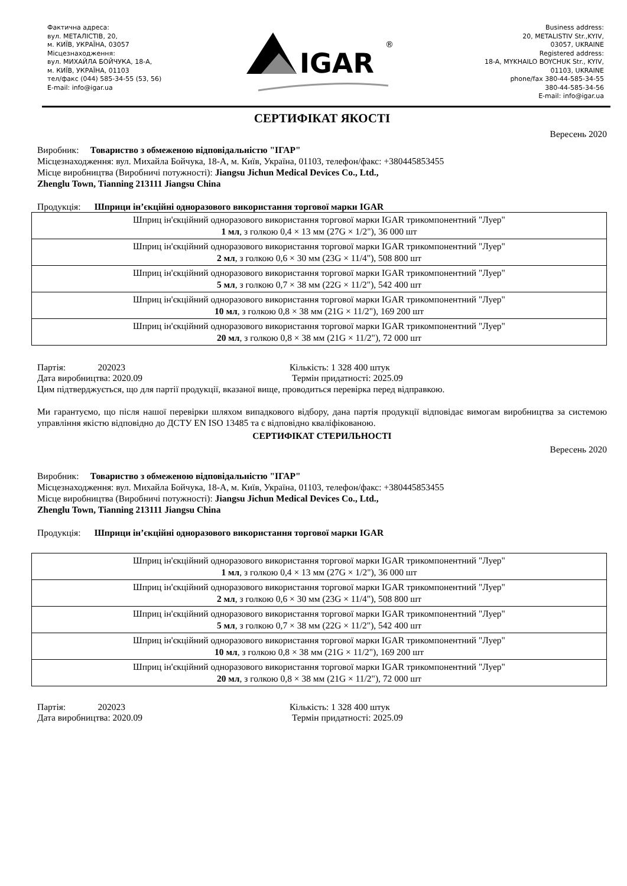Фактична адреса:
вул. МЕТАЛІСТІВ, 20,
м. КИЇВ, УКРАЇНА, 03057
Місцезнаходження:
вул. МИХАЙЛА БОЙЧУКА, 18-А,
м. КИЇВ, УКРАЇНА, 01103
тел/факс (044) 585-34-55 (53, 56)
E-mail: info@igar.ua
IGAR
®
Business address:
20, METALISTIV Str.,KYIV,
03057, UKRAINE
Registered address:
18-A, MYKHAILO BOYCHUK Str., KYIV,
01103, UKRAINE
phone/fax 380-44-585-34-55
380-44-585-34-56
E-mail: info@igar.ua
СЕРТИФІКАТ ЯКОСТІ
Вересень 2020
Виробник: Товариство з обмеженою відповідальністю "ІГАР"
Місцезнаходження: вул. Михайла Бойчука, 18-А, м. Київ, Україна, 01103, телефон/факс: +380445853455
Місце виробництва (Виробничі потужності): Jiangsu Jichun Medical Devices Co., Ltd.,
Zhenglu Town, Tianning 213111 Jiangsu China
Продукція: Шприци ін’єкційні одноразового використання торгової марки IGAR
| Шприц ін'єкційний одноразового використання торгової марки IGAR трикомпонентний "Луер" 1 мл , з голкою 0,4 × 13 мм (27G × 1/2"), 36 000 шт |
| Шприц ін'єкційний одноразового використання торгової марки IGAR трикомпонентний "Луер" 2 мл , з голкою 0,6 × 30 мм (23G × 11/4"), 508 800 шт |
| Шприц ін'єкційний одноразового використання торгової марки IGAR трикомпонентний "Луер" 5 мл , з голкою 0,7 × 38 мм (22G × 11/2"), 542 400 шт |
| Шприц ін'єкційний одноразового використання торгової марки IGAR трикомпонентний "Луер" 10 мл , з голкою 0,8 × 38 мм (21G × 11/2"), 169 200 шт |
| Шприц ін'єкційний одноразового використання торгової марки IGAR трикомпонентний "Луер" 20 мл , з голкою 0,8 × 38 мм (21G × 11/2"), 72 000 шт |
Партія: 202023 Кількість: 1 328 400 штук
Дата виробництва: 2020.09 Термін придатності: 2025.09
Цим підтверджується, що для партії продукції, вказаної вище, проводиться перевірка перед відправкою.
Ми гарантуємо, що після нашої перевірки шляхом випадкового відбору, дана партія продукції відповідає вимогам виробництва за системою управління якістю відповідно до ДСТУ EN ISO 13485 та є відповідно кваліфікованою.
СЕРТИФІКАТ СТЕРИЛЬНОСТІ
Вересень 2020
Виробник: Товариство з обмеженою відповідальністю "ІГАР"
Місцезнаходження: вул. Михайла Бойчука, 18-А, м. Київ, Україна, 01103, телефон/факс: +380445853455
Місце виробництва (Виробничі потужності): Jiangsu Jichun Medical Devices Co., Ltd.,
Zhenglu Town, Tianning 213111 Jiangsu China
Продукція: Шприци ін’єкційні одноразового використання торгової марки IGAR
| Шприц ін'єкційний одноразового використання торгової марки IGAR трикомпонентний "Луер" 1 мл , з голкою 0,4 × 13 мм (27G × 1/2"), 36 000 шт |
| Шприц ін'єкційний одноразового використання торгової марки IGAR трикомпонентний "Луер" 2 мл , з голкою 0,6 × 30 мм (23G × 11/4"), 508 800 шт |
| Шприц ін'єкційний одноразового використання торгової марки IGAR трикомпонентний "Луер" 5 мл , з голкою 0,7 × 38 мм (22G × 11/2"), 542 400 шт |
| Шприц ін'єкційний одноразового використання торгової марки IGAR трикомпонентний "Луер" 10 мл , з голкою 0,8 × 38 мм (21G × 11/2"), 169 200 шт |
| Шприц ін'єкційний одноразового використання торгової марки IGAR трикомпонентний "Луер" 20 мл , з голкою 0,8 × 38 мм (21G × 11/2"), 72 000 шт |
Партія: 202023 Кількість: 1 328 400 штук
Дата виробництва: 2020.09 Термін придатності: 2025.09